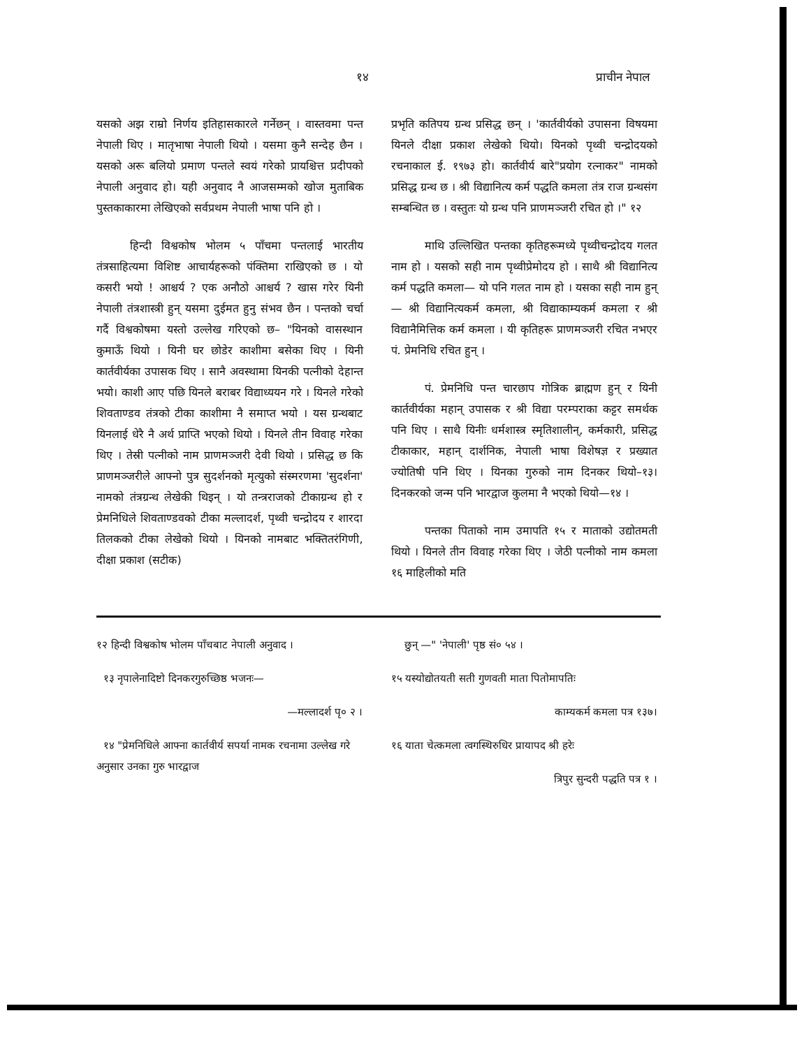१४ प्राचीन नेपाल
यसको अझ राम्रो निर्णय इतिहासकारले गर्नेछन् । वास्तवमा पन्त नेपाली थिए । मातृभाषा नेपाली थियो । यसमा कुनै सन्देह छैन । यसको अरू बलियो प्रमाण पन्तले स्वयं गरेको प्रायश्चित्त प्रदीपको नेपाली अनुवाद हो। यही अनुवाद नै आजसम्मको खोज मुताबिक पुस्तकाकारमा लेखिएको सर्वप्रथम नेपाली भाषा पनि हो ।
हिन्दी विश्वकोष भोलम ५ पाँचमा पन्तलाई भारतीय तंत्रसाहित्यमा विशिष्ट आचार्यहरूको पंक्तिमा राखिएको छ । यो कसरी भयो ! आश्चर्य ? एक अनौठो आश्चर्य ? खास गरेर यिनी नेपाली तंत्रशास्त्री हुन् यसमा दुईमत हुनु संभव छैन । पन्तको चर्चा गर्दै विश्वकोषमा यस्तो उल्लेख गरिएको छ– "यिनको वासस्थान कुमाऊँ थियो । यिनी घर छोडेर काशीमा बसेका थिए । यिनी कार्तवीर्यका उपासक थिए । सानै अवस्थामा यिनकी पत्नीको देहान्त भयो। काशी आए पछि यिनले बराबर विद्याध्ययन गरे । यिनले गरेको शिवताण्डव तंत्रको टीका काशीमा नै समाप्त भयो । यस ग्रन्थबाट यिनलाई धेरै नै अर्थ प्राप्ति भएको थियो । यिनले तीन विवाह गरेका थिए । तेस्री पत्नीको नाम प्राणमञ्जरी देवी थियो । प्रसिद्ध छ कि प्राणमञ्जरीले आफ्नो पुत्र सुदर्शनको मृत्युको संस्मरणमा 'सुदर्शना' नामको तंत्रग्रन्थ लेखेकी थिइन् । यो तन्त्रराजको टीकाग्रन्थ हो र प्रेमनिधिले शिवताण्डवको टीका मल्लादर्श, पृथ्वी चन्द्रोदय र शारदा तिलकको टीका लेखेको थियो । यिनको नामबाट भक्तितरंगिणी, दीक्षा प्रकाश (सटीक)
प्रभृति कतिपय ग्रन्थ प्रसिद्ध छन् । 'कार्तवीर्यको उपासना विषयमा यिनले दीक्षा प्रकाश लेखेको थियो। यिनको पृथ्वी चन्द्रोदयको रचनाकाल ई. १९७३ हो। कार्तवीर्य बारे"प्रयोग रत्नाकर" नामको प्रसिद्ध ग्रन्थ छ । श्री विद्यानित्य कर्म पद्धति कमला तंत्र राज ग्रन्थसंग सम्बन्धित छ । वस्तुतः यो ग्रन्थ पनि प्राणमञ्जरी रचित हो ।" १२
माथि उल्लिखित पन्तका कृतिहरूमध्ये पृथ्वीचन्द्रोदय गलत नाम हो । यसको सही नाम पृथ्वीप्रेमोदय हो । साथै श्री विद्यानित्य कर्म पद्धति कमला— यो पनि गलत नाम हो । यसका सही नाम हुन्— श्री विद्यानित्यकर्म कमला, श्री विद्याकाम्यकर्म कमला र श्री विद्यानैमित्तिक कर्म कमला । यी कृतिहरू प्राणमञ्जरी रचित नभएर पं. प्रेमनिधि रचित हुन् ।
पं. प्रेमनिधि पन्त चारछाप गोत्रिक ब्राह्मण हुन् र यिनी कार्तवीर्यका महान् उपासक र श्री विद्या परम्पराका कट्टर समर्थक पनि थिए । साथै यिनीः धर्मशास्त्र स्मृतिशालीन्, कर्मकारी, प्रसिद्ध टीकाकार, महान् दार्शनिक, नेपाली भाषा विशेषज्ञ र प्रख्यात ज्योतिषी पनि थिए । यिनका गुरुको नाम दिनकर थियो–१३। दिनकरको जन्म पनि भारद्वाज कुलमा नै भएको थियो—१४ ।
पन्तका पिताको नाम उमापति १५ र माताको उद्योतमती थियो । यिनले तीन विवाह गरेका थिए । जेठी पत्नीको नाम कमला १६ माहिलीको मति
१२ हिन्दी विश्वकोष भोलम पाँचबाट नेपाली अनुवाद ।
१३ नृपालेनादिष्टो दिनकरगुरुच्छिष्ठ भजनः—
—मल्लादर्श पृ० २ ।
१४ "प्रेमनिधिले आफ्ना कार्तवीर्य सपर्या नामक रचनामा उल्लेख गरे अनुसार उनका गुरु भारद्वाज
छुन् —" 'नेपाली' पृष्ठ सं० ५४ ।
१५ यस्योद्योतयती सती गुणवती माता पितोमापतिः
काम्यकर्म कमला पत्र १३७।
१६ याता चेत्कमला त्वगस्थिरुधिर प्रायापद श्री हरेः
त्रिपुर सुन्दरी पद्धति पत्र १ ।